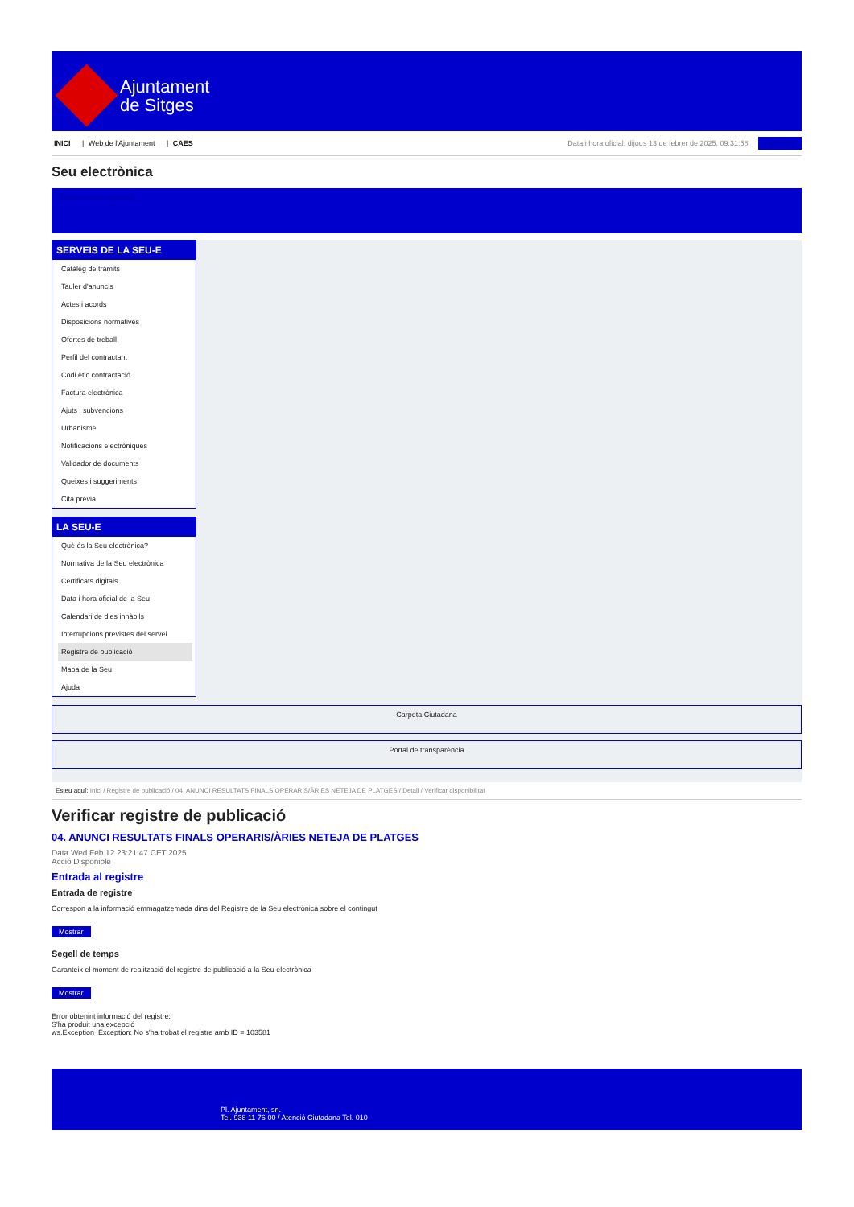Ajuntament
de Sitges
INICI | Web de l'Ajuntament | CAES
Data i hora oficial: dijous 13 de febrer de 2025, 09:31:58 Directoris
Seu electrònica
Obtenir còpia autèntica
SERVEIS DE LA SEU-E
Catàleg de tràmits
Tauler d'anuncis
Actes i acords
Disposicions normatives
Ofertes de treball
Perfil del contractant
Codi ètic contractació
Factura electrònica
Ajuts i subvencions
Urbanisme
Notificacions electròniques
Validador de documents
Queixes i suggeriments
Cita prèvia
LA SEU-E
Què és la Seu electrònica?
Normativa de la Seu electrònica
Certificats digitals
Data i hora oficial de la Seu
Calendari de dies inhàbils
Interrupcions previstes del servei
Registre de publicació
Mapa de la Seu
Ajuda
Carpeta Ciutadana
Portal de transparència
Esteu aquí: Inici / Registre de publicació / 04. ANUNCI RESULTATS FINALS OPERARIS/ÀRIES NETEJA DE PLATGES / Detall / Verificar disponibilitat
Verificar registre de publicació
04. ANUNCI RESULTATS FINALS OPERARIS/ÀRIES NETEJA DE PLATGES
Data Wed Feb 12 23:21:47 CET 2025
Acció Disponible
Entrada al registre
Entrada de registre
Correspon a la informació emmagatzemada dins del Registre de la Seu electrònica sobre el contingut
Mostrar
Segell de temps
Garanteix el moment de realització del registre de publicació a la Seu electrònica
Mostrar
Error obtenint informació del registre:
S'ha produit una excepció
ws.Exception_Exception: No s'ha trobat el registre amb ID = 103581
Pl. Ajuntament, sn.
Tel. 938 11 76 00 / Atenció Ciutadana Tel. 010